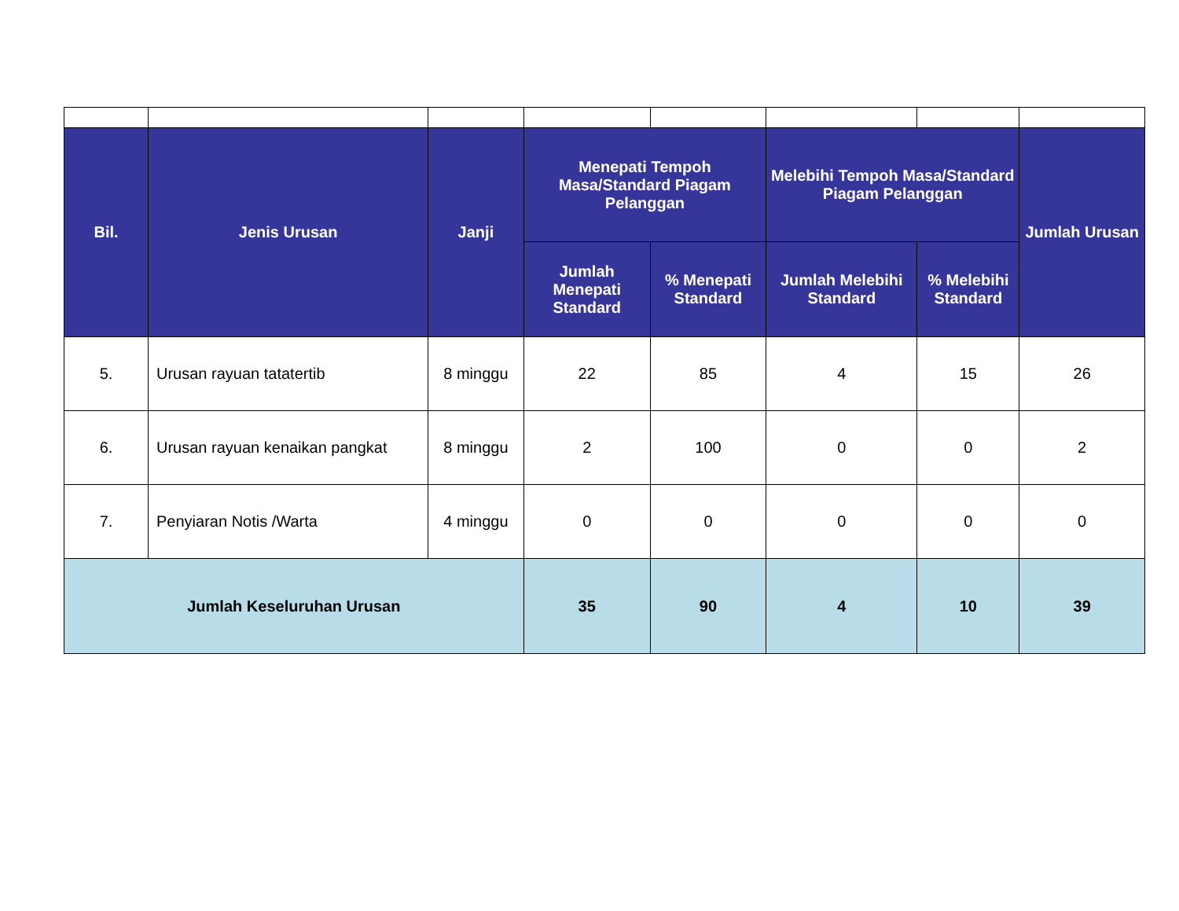| Bil. | Jenis Urusan | Janji | Menepati Tempoh Masa/Standard Piagam Pelanggan | | Melebihi Tempoh Masa/Standard Piagam Pelanggan | | Jumlah Urusan |
| --- | --- | --- | --- | --- | --- | --- | --- |
| | | | Jumlah Menepati Standard | % Menepati Standard | Jumlah Melebihi Standard | % Melebihi Standard | |
| 5. | Urusan rayuan tatatertib | 8 minggu | 22 | 85 | 4 | 15 | 26 |
| 6. | Urusan rayuan kenaikan pangkat | 8 minggu | 2 | 100 | 0 | 0 | 2 |
| 7. | Penyiaran Notis /Warta | 4 minggu | 0 | 0 | 0 | 0 | 0 |
| Jumlah Keseluruhan Urusan | | | 35 | 90 | 4 | 10 | 39 |